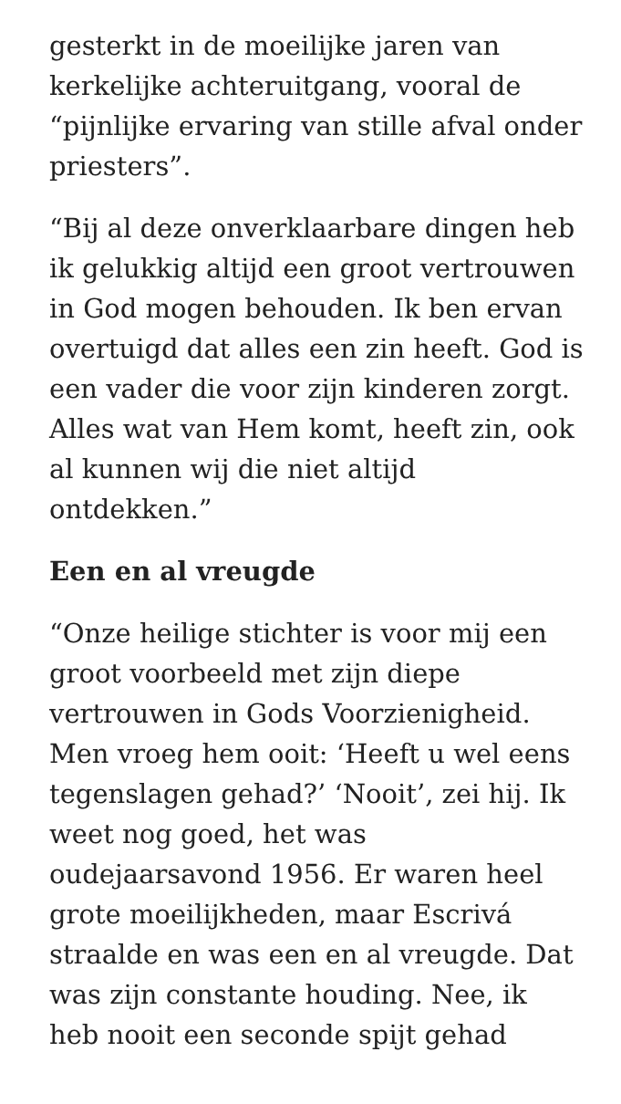gesterkt in de moeilijke jaren van kerkelijke achteruitgang, vooral de “pijnlijke ervaring van stille afval onder priesters”.
“Bij al deze onverklaarbare dingen heb ik gelukkig altijd een groot vertrouwen in God mogen behouden. Ik ben ervan overtuigd dat alles een zin heeft. God is een vader die voor zijn kinderen zorgt. Alles wat van Hem komt, heeft zin, ook al kunnen wij die niet altijd ontdekken.”
Een en al vreugde
“Onze heilige stichter is voor mij een groot voorbeeld met zijn diepe vertrouwen in Gods Voorzienigheid. Men vroeg hem ooit: ‘Heeft u wel eens tegenslagen gehad?’ ‘Nooit’, zei hij. Ik weet nog goed, het was oudejaarsavond 1956. Er waren heel grote moeilijkheden, maar Escrivá straalde en was een en al vreugde. Dat was zijn constante houding. Nee, ik heb nooit een seconde spijt gehad